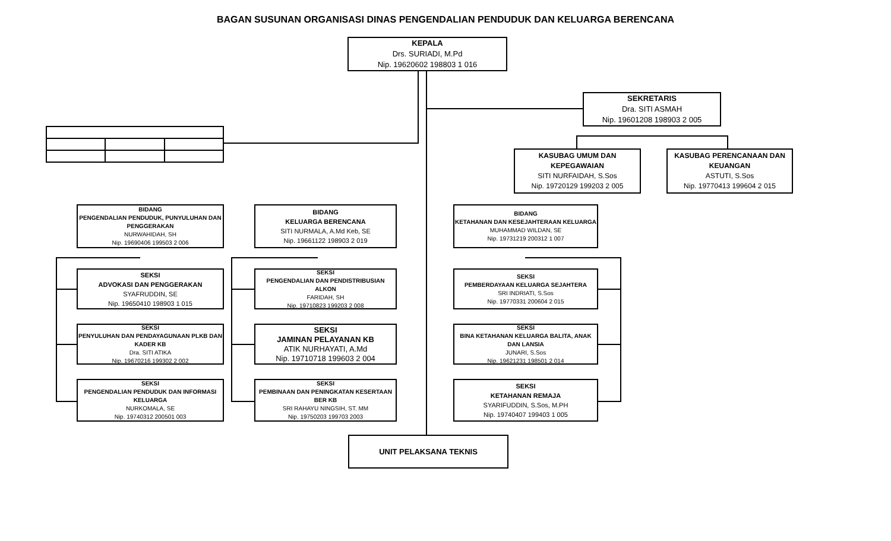BAGAN SUSUNAN ORGANISASI DINAS PENGENDALIAN PENDUDUK DAN KELUARGA BERENCANA
KEPALA
Drs. SURIADI, M.Pd
Nip. 19620602 198803 1 016
SEKRETARIS
Dra. SITI ASMAH
Nip. 19601208 198903 2 005
KASUBAG UMUM DAN KEPEGAWAIAN
SITI NURFAIDAH, S.Sos
Nip. 19720129 199203 2 005
KASUBAG PERENCANAAN DAN KEUANGAN
ASTUTI, S.Sos
Nip. 19770413 199604 2 015
BIDANG
PENGENDALIAN PENDUDUK, PUNYULUHAN DAN PENGGERAKAN
NURWAHIDAH, SH
Nip. 19690406 199503 2 006
BIDANG
KELUARGA BERENCANA
SITI NURMALA, A.Md Keb, SE
Nip. 19661122 198903 2 019
BIDANG
KETAHANAN DAN KESEJAHTERAAN KELUARGA
MUHAMMAD WILDAN, SE
Nip. 19731219 200312 1 007
SEKSI
ADVOKASI DAN PENGGERAKAN
SYAFRUDDIN, SE
Nip. 19650410 198903 1 015
SEKSI
PENGENDALIAN DAN PENDISTRIBUSIAN ALKON
FARIDAH, SH
Nip. 19710823 199203 2 008
SEKSI
PEMBERDAYAAN KELUARGA SEJAHTERA
SRI INDRIATI, S.Sos
Nip. 19770331 200604 2 015
SEKSI
PENYULUHAN DAN PENDAYAGUNAAN PLKB DAN KADER KB
Dra. SITI ATIKA
Nip. 19670216 199302 2 002
SEKSI
JAMINAN PELAYANAN KB
ATIK NURHAYATI, A.Md
Nip. 19710718 199603 2 004
SEKSI
BINA KETAHANAN KELUARGA BALITA, ANAK DAN LANSIA
JUNARI, S.Sos
Nip. 19621231 198501 2 014
SEKSI
PENGENDALIAN PENDUDUK DAN INFORMASI KELUARGA
NURKOMALA, SE
Nip. 19740312 200501 003
SEKSI
PEMBINAAN DAN PENINGKATAN KESERTAAN BER KB
SRI RAHAYU NINGSIH, ST. MM
Nip. 19750203 199703 2003
SEKSI
KETAHANAN REMAJA
SYARIFUDDIN, S.Sos, M.PH
Nip. 19740407 199403 1 005
UNIT PELAKSANA TEKNIS